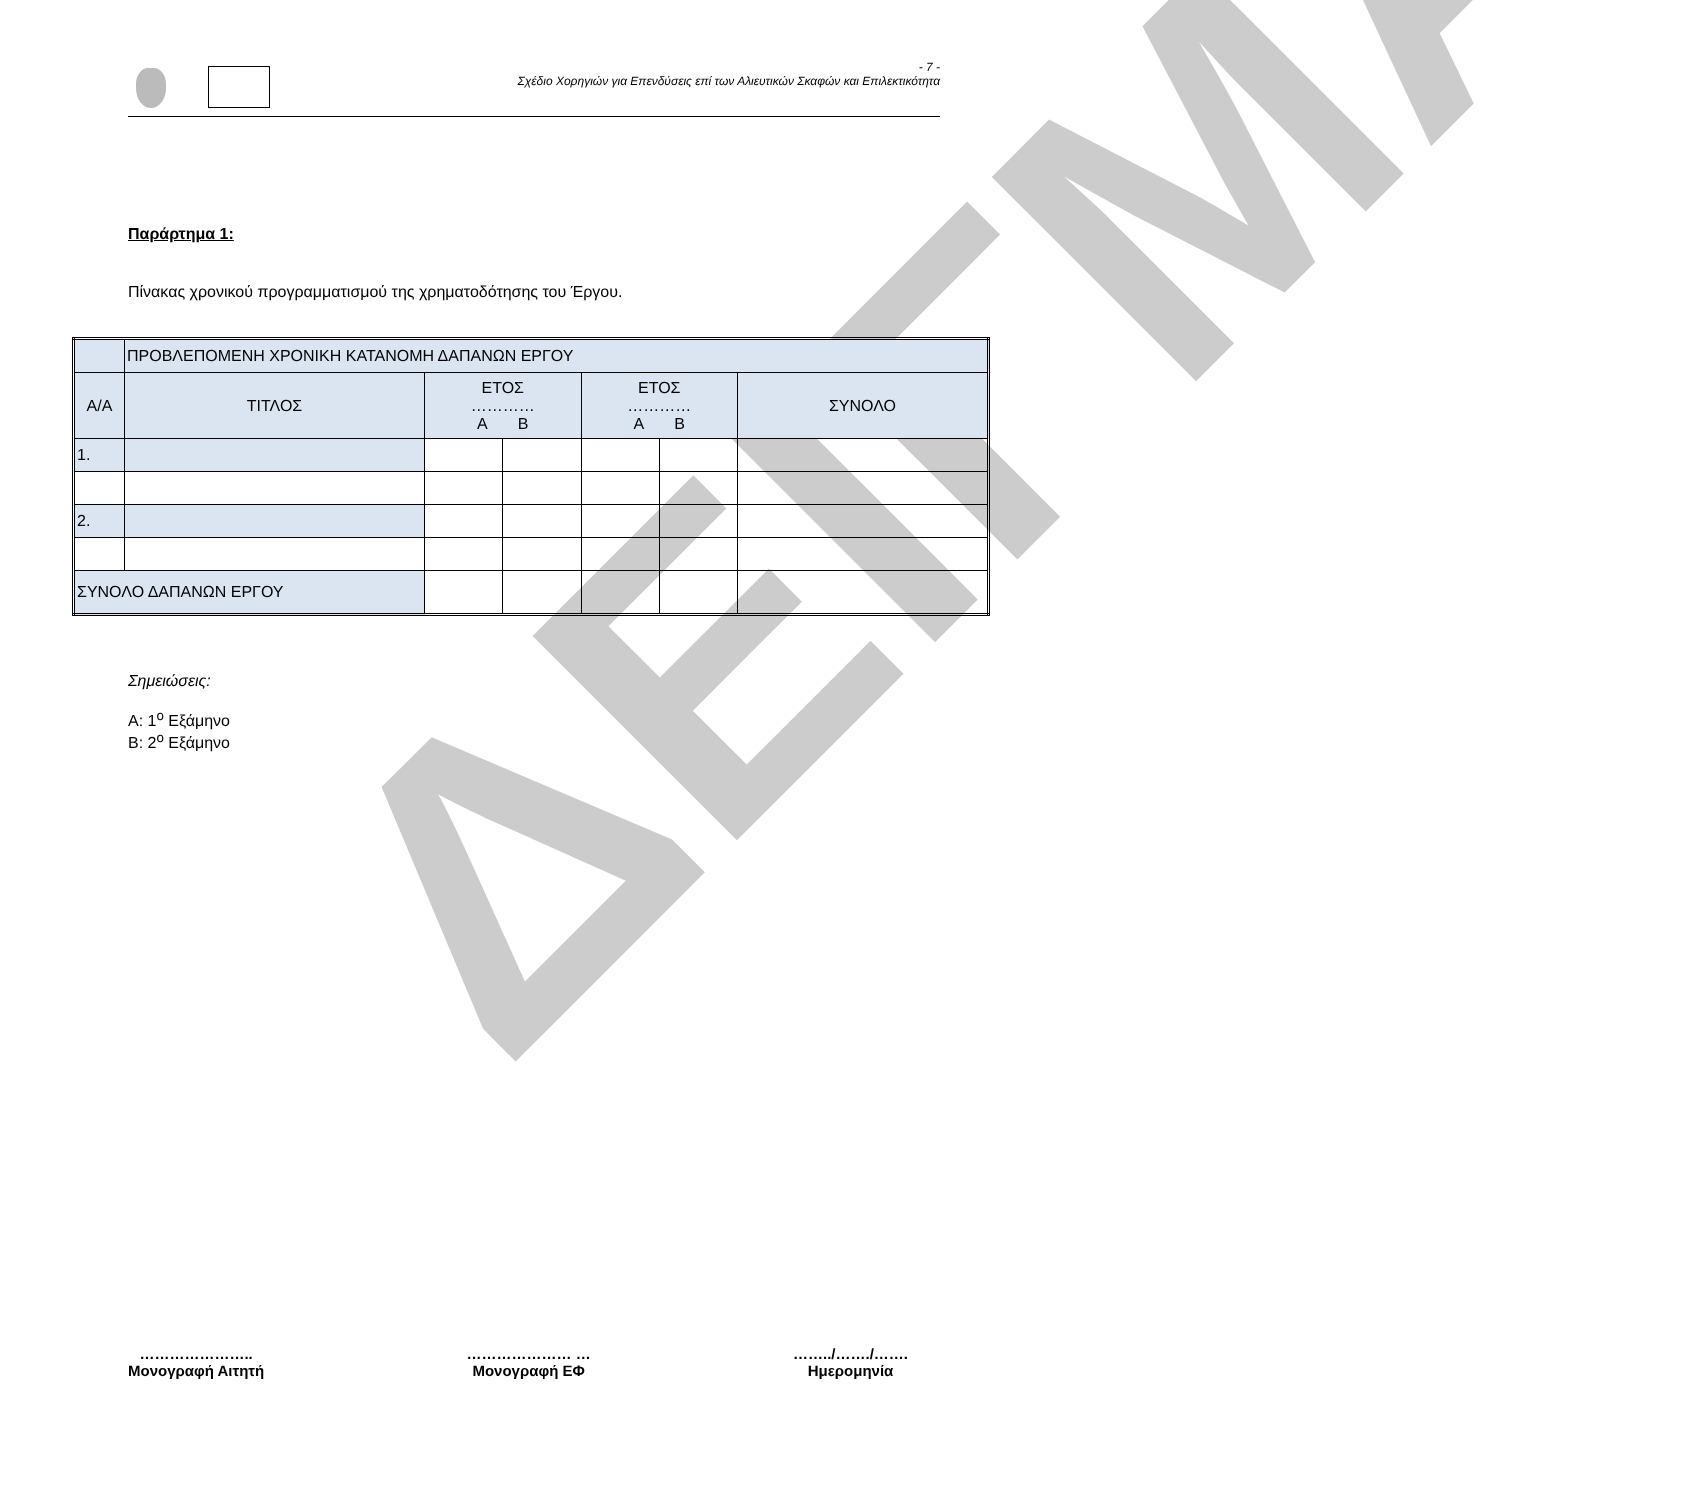ΔΕΙΓΜΑ
- 7 -
Σχέδιο Χορηγιών για Επενδύσεις επί των Αλιευτικών Σκαφών και Επιλεκτικότητα
Παράρτημα 1:
Πίνακας χρονικού προγραμματισμού της χρηματοδότησης του Έργου.
| | ΠΡΟΒΛΕΠΟΜΕΝΗ ΧΡΟΝΙΚΗ ΚΑΤΑΝΟΜΗ ΔΑΠΑΝΩΝ ΕΡΓΟΥ | | | | | |
| Α/Α | ΤΙΤΛΟΣ | ΕΤΟΣ ………… Α Β | | ΕΤΟΣ ………… Α Β | | ΣΥΝΟΛΟ |
| 1. | | | | | | |
| 2. | | | | | | |
| ΣΥΝΟΛΟ ΔΑΠΑΝΩΝ ΕΡΓΟΥ | | | | | | |
Σημειώσεις:
Α: 1<sup>ο</sup> Εξάμηνο
Β: 2<sup>ο</sup> Εξάμηνο
…………………..
Μονογραφή Αιτητή
………………… …
Μονογραφή ΕΦ
……../……./…….
Ημερομηνία